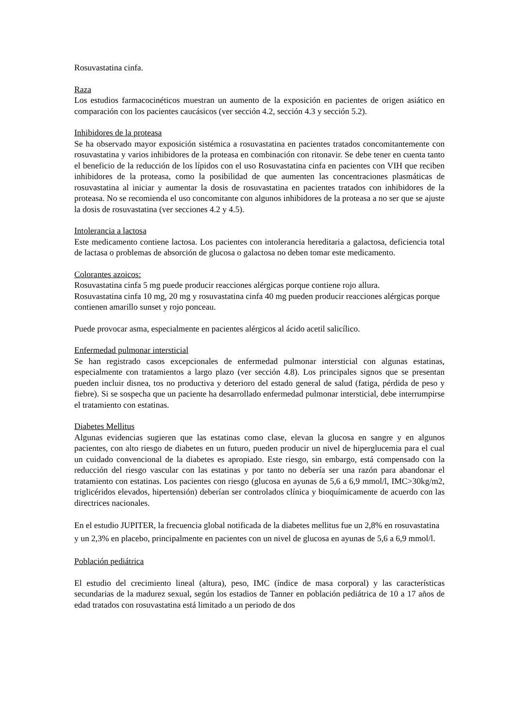Rosuvastatina cinfa.
Raza
Los estudios farmacocinéticos muestran un aumento de la exposición en pacientes de origen asiático en comparación con los pacientes caucásicos (ver sección 4.2, sección 4.3 y sección 5.2).
Inhibidores de la proteasa
Se ha observado mayor exposición sistémica a rosuvastatina en pacientes tratados concomitantemente con rosuvastatina y varios inhibidores de la proteasa en combinación con ritonavir. Se debe tener en cuenta tanto el beneficio de la reducción de los lípidos con el uso Rosuvastatina cinfa en pacientes con VIH que reciben inhibidores de la proteasa, como la posibilidad de que aumenten las concentraciones plasmáticas de rosuvastatina al iniciar y aumentar la dosis de rosuvastatina en pacientes tratados con inhibidores de la proteasa. No se recomienda el uso concomitante con algunos inhibidores de la proteasa a no ser que se ajuste la dosis de rosuvastatina (ver secciones 4.2 y 4.5).
Intolerancia a lactosa
Este medicamento contiene lactosa. Los pacientes con intolerancia hereditaria a galactosa, deficiencia total de lactasa o problemas de absorción de glucosa o galactosa no deben tomar este medicamento.
Colorantes azoicos:
Rosuvastatina cinfa 5 mg puede producir reacciones alérgicas porque contiene rojo allura.
Rosuvastatina cinfa 10 mg, 20 mg y rosuvastatina cinfa 40 mg pueden producir reacciones alérgicas porque contienen amarillo sunset y rojo ponceau.
Puede provocar asma, especialmente en pacientes alérgicos al ácido acetil salicílico.
Enfermedad pulmonar intersticial
Se han registrado casos excepcionales de enfermedad pulmonar intersticial con algunas estatinas, especialmente con tratamientos a largo plazo (ver sección 4.8). Los principales signos que se presentan pueden incluir disnea, tos no productiva y deterioro del estado general de salud (fatiga, pérdida de peso y fiebre). Si se sospecha que un paciente ha desarrollado enfermedad pulmonar intersticial, debe interrumpirse el tratamiento con estatinas.
Diabetes Mellitus
Algunas evidencias sugieren que las estatinas como clase, elevan la glucosa en sangre y en algunos pacientes, con alto riesgo de diabetes en un futuro, pueden producir un nivel de hiperglucemia para el cual un cuidado convencional de la diabetes es apropiado. Este riesgo, sin embargo, está compensado con la reducción del riesgo vascular con las estatinas y por tanto no debería ser una razón para abandonar el tratamiento con estatinas. Los pacientes con riesgo (glucosa en ayunas de 5,6 a 6,9 mmol/l, IMC>30kg/m2, triglicéridos elevados, hipertensión) deberían ser controlados clínica y bioquímicamente de acuerdo con las directrices nacionales.
En el estudio JUPITER, la frecuencia global notificada de la diabetes mellitus fue un 2,8% en rosuvastatina y un 2,3% en placebo, principalmente en pacientes con un nivel de glucosa en ayunas de 5,6 a 6,9 mmol/l.
Población pediátrica
El estudio del crecimiento lineal (altura), peso, IMC (índice de masa corporal) y las características secundarias de la madurez sexual, según los estadios de Tanner en población pediátrica de 10 a 17 años de edad tratados con rosuvastatina está limitado a un periodo de dos